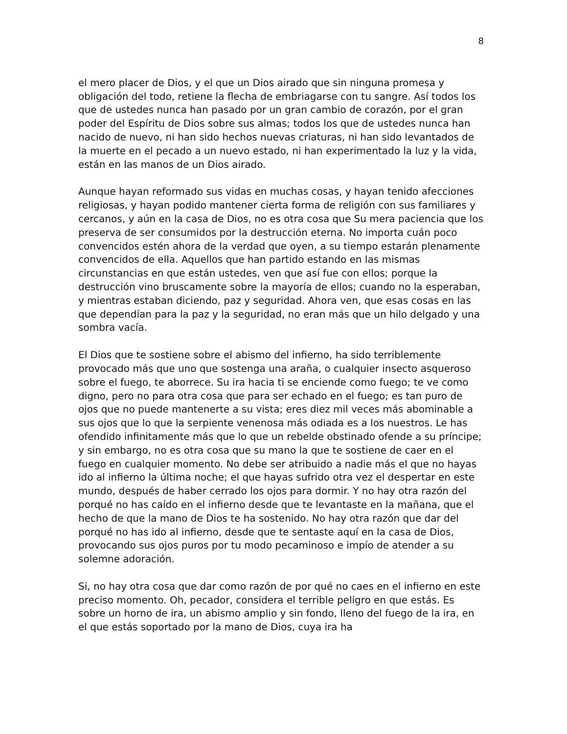8
el mero placer de Dios, y el que un Dios airado que sin ninguna promesa y obligación del todo, retiene la flecha de embriagarse con tu sangre. Así todos los que de ustedes nunca han pasado por un gran cambio de corazón, por el gran poder del Espíritu de Dios sobre sus almas; todos los que de ustedes nunca han nacido de nuevo, ni han sido hechos nuevas criaturas, ni han sido levantados de la muerte en el pecado a un nuevo estado, ni han experimentado la luz y la vida, están en las manos de un Dios airado.
Aunque hayan reformado sus vidas en muchas cosas, y hayan tenido afecciones religiosas, y hayan podido mantener cierta forma de religión con sus familiares y cercanos, y aún en la casa de Dios, no es otra cosa que Su mera paciencia que los preserva de ser consumidos por la destrucción eterna. No importa cuán poco convencidos estén ahora de la verdad que oyen, a su tiempo estarán plenamente convencidos de ella. Aquellos que han partido estando en las mismas circunstancias en que están ustedes, ven que así fue con ellos; porque la destrucción vino bruscamente sobre la mayoría de ellos; cuando no la esperaban, y mientras estaban diciendo, paz y seguridad. Ahora ven, que esas cosas en las que dependían para la paz y la seguridad, no eran más que un hilo delgado y una sombra vacía.
El Dios que te sostiene sobre el abismo del infierno, ha sido terriblemente provocado más que uno que sostenga una araña, o cualquier insecto asqueroso sobre el fuego, te aborrece. Su ira hacia ti se enciende como fuego; te ve como digno, pero no para otra cosa que para ser echado en el fuego; es tan puro de ojos que no puede mantenerte a su vista; eres diez mil veces más abominable a sus ojos que lo que la serpiente venenosa más odiada es a los nuestros. Le has ofendido infinitamente más que lo que un rebelde obstinado ofende a su príncipe; y sin embargo, no es otra cosa que su mano la que te sostiene de caer en el fuego en cualquier momento. No debe ser atribuido a nadie más el que no hayas ido al infierno la última noche; el que hayas sufrido otra vez el despertar en este mundo, después de haber cerrado los ojos para dormir. Y no hay otra razón del porqué no has caído en el infierno desde que te levantaste en la mañana, que el hecho de que la mano de Dios te ha sostenido. No hay otra razón que dar del porqué no has ido al infierno, desde que te sentaste aquí en la casa de Dios, provocando sus ojos puros por tu modo pecaminoso e impío de atender a su solemne adoración.
Si, no hay otra cosa que dar como razón de por qué no caes en el infierno en este preciso momento. Oh, pecador, considera el terrible peligro en que estás. Es sobre un horno de ira, un abismo amplio y sin fondo, lleno del fuego de la ira, en el que estás soportado por la mano de Dios, cuya ira ha